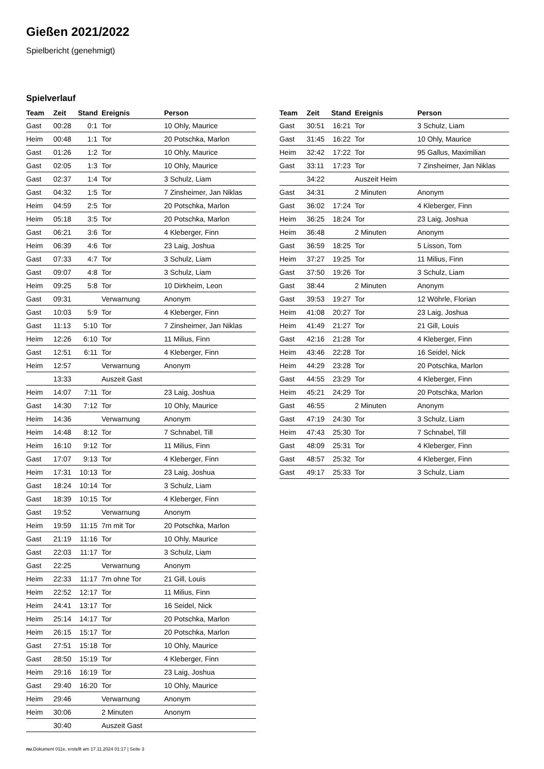Gießen 2021/2022
Spielbericht (genehmigt)
Spielverlauf
| Team | Zeit | Stand | Ereignis | Person |
| --- | --- | --- | --- | --- |
| Gast | 00:28 | 0:1 | Tor | 10 Ohly, Maurice |
| Heim | 00:48 | 1:1 | Tor | 20 Potschka, Marlon |
| Gast | 01:26 | 1:2 | Tor | 10 Ohly, Maurice |
| Gast | 02:05 | 1:3 | Tor | 10 Ohly, Maurice |
| Gast | 02:37 | 1:4 | Tor | 3 Schulz, Liam |
| Gast | 04:32 | 1:5 | Tor | 7 Zinsheimer, Jan Niklas |
| Heim | 04:59 | 2:5 | Tor | 20 Potschka, Marlon |
| Heim | 05:18 | 3:5 | Tor | 20 Potschka, Marlon |
| Gast | 06:21 | 3:6 | Tor | 4 Kleberger, Finn |
| Heim | 06:39 | 4:6 | Tor | 23 Laig, Joshua |
| Gast | 07:33 | 4:7 | Tor | 3 Schulz, Liam |
| Gast | 09:07 | 4:8 | Tor | 3 Schulz, Liam |
| Heim | 09:25 | 5:8 | Tor | 10 Dirkheim, Leon |
| Gast | 09:31 | | Verwarnung | Anonym |
| Gast | 10:03 | 5:9 | Tor | 4 Kleberger, Finn |
| Gast | 11:13 | 5:10 | Tor | 7 Zinsheimer, Jan Niklas |
| Heim | 12:26 | 6:10 | Tor | 11 Milius, Finn |
| Gast | 12:51 | 6:11 | Tor | 4 Kleberger, Finn |
| Heim | 12:57 | | Verwarnung | Anonym |
| | 13:33 | | Auszeit Gast | |
| Heim | 14:07 | 7:11 | Tor | 23 Laig, Joshua |
| Gast | 14:30 | 7:12 | Tor | 10 Ohly, Maurice |
| Heim | 14:36 | | Verwarnung | Anonym |
| Heim | 14:48 | 8:12 | Tor | 7 Schnabel, Till |
| Heim | 16:10 | 9:12 | Tor | 11 Milius, Finn |
| Gast | 17:07 | 9:13 | Tor | 4 Kleberger, Finn |
| Heim | 17:31 | 10:13 | Tor | 23 Laig, Joshua |
| Gast | 18:24 | 10:14 | Tor | 3 Schulz, Liam |
| Gast | 18:39 | 10:15 | Tor | 4 Kleberger, Finn |
| Gast | 19:52 | | Verwarnung | Anonym |
| Heim | 19:59 | 11:15 | 7m mit Tor | 20 Potschka, Marlon |
| Gast | 21:19 | 11:16 | Tor | 10 Ohly, Maurice |
| Gast | 22:03 | 11:17 | Tor | 3 Schulz, Liam |
| Gast | 22:25 | | Verwarnung | Anonym |
| Heim | 22:33 | 11:17 | 7m ohne Tor | 21 Gill, Louis |
| Heim | 22:52 | 12:17 | Tor | 11 Milius, Finn |
| Heim | 24:41 | 13:17 | Tor | 16 Seidel, Nick |
| Heim | 25:14 | 14:17 | Tor | 20 Potschka, Marlon |
| Heim | 26:15 | 15:17 | Tor | 20 Potschka, Marlon |
| Gast | 27:51 | 15:18 | Tor | 10 Ohly, Maurice |
| Gast | 28:50 | 15:19 | Tor | 4 Kleberger, Finn |
| Heim | 29:16 | 16:19 | Tor | 23 Laig, Joshua |
| Gast | 29:40 | 16:20 | Tor | 10 Ohly, Maurice |
| Heim | 29:46 | | Verwarnung | Anonym |
| Heim | 30:06 | | 2 Minuten | Anonym |
| | 30:40 | | Auszeit Gast | |
| Team | Zeit | Stand | Ereignis | Person |
| --- | --- | --- | --- | --- |
| Gast | 30:51 | 16:21 | Tor | 3 Schulz, Liam |
| Gast | 31:45 | 16:22 | Tor | 10 Ohly, Maurice |
| Heim | 32:42 | 17:22 | Tor | 95 Gallus, Maximilian |
| Gast | 33:11 | 17:23 | Tor | 7 Zinsheimer, Jan Niklas |
| | 34:22 | | Auszeit Heim | |
| Gast | 34:31 | | 2 Minuten | Anonym |
| Gast | 36:02 | 17:24 | Tor | 4 Kleberger, Finn |
| Heim | 36:25 | 18:24 | Tor | 23 Laig, Joshua |
| Heim | 36:48 | | 2 Minuten | Anonym |
| Gast | 36:59 | 18:25 | Tor | 5 Lisson, Tom |
| Heim | 37:27 | 19:25 | Tor | 11 Milius, Finn |
| Gast | 37:50 | 19:26 | Tor | 3 Schulz, Liam |
| Gast | 38:44 | | 2 Minuten | Anonym |
| Gast | 39:53 | 19:27 | Tor | 12 Wöhrle, Florian |
| Heim | 41:08 | 20:27 | Tor | 23 Laig, Joshua |
| Heim | 41:49 | 21:27 | Tor | 21 Gill, Louis |
| Gast | 42:16 | 21:28 | Tor | 4 Kleberger, Finn |
| Heim | 43:46 | 22:28 | Tor | 16 Seidel, Nick |
| Heim | 44:29 | 23:28 | Tor | 20 Potschka, Marlon |
| Gast | 44:55 | 23:29 | Tor | 4 Kleberger, Finn |
| Heim | 45:21 | 24:29 | Tor | 20 Potschka, Marlon |
| Gast | 46:55 | | 2 Minuten | Anonym |
| Gast | 47:19 | 24:30 | Tor | 3 Schulz, Liam |
| Heim | 47:43 | 25:30 | Tor | 7 Schnabel, Till |
| Gast | 48:09 | 25:31 | Tor | 4 Kleberger, Finn |
| Gast | 48:57 | 25:32 | Tor | 4 Kleberger, Finn |
| Gast | 49:17 | 25:33 | Tor | 3 Schulz, Liam |
nu.Dokument 011e, erstellt am 17.11.2024 01:17 | Seite 3